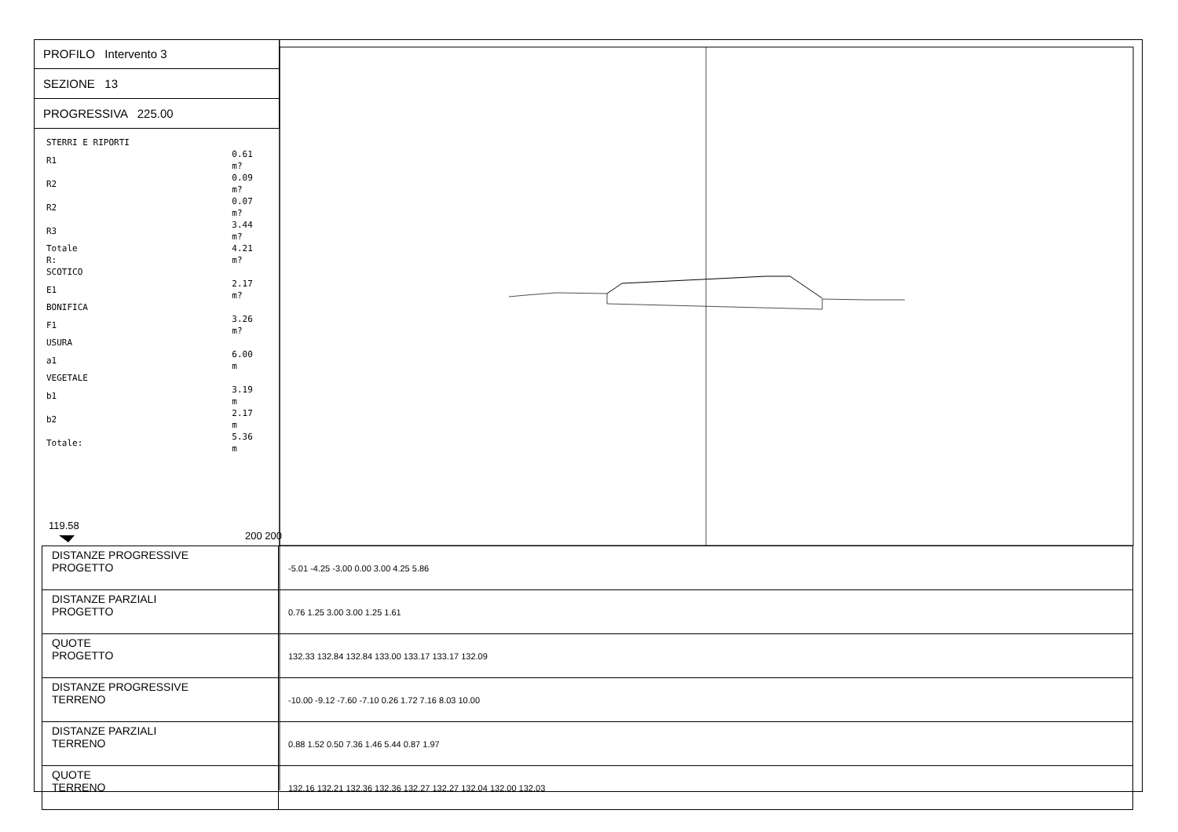PROFILO Intervento 3
SEZIONE 13
PROGRESSIVA 225.00
STERRI E RIPORTI
| R1 | 0.61 m? |
| R2 | 0.09 m? |
| R2 | 0.07 m? |
| R3 | 3.44 m? |
| Totale R: | 4.21 m? |
| SCOTICO | |
| E1 | 2.17 m? |
| BONIFICA | |
| F1 | 3.26 m? |
| USURA | |
| a1 | 6.00 m |
| VEGETALE | |
| b1 | 3.19 m |
| b2 | 2.17 m |
| Totale: | 5.36 m |
119.58
200 200
| DISTANZE PROGRESSIVE PROGETTO | -5.01 -4.25 -3.00 0.00 3.00 4.25 5.86 |
| DISTANZE PARZIALI PROGETTO | 0.76 1.25 3.00 3.00 1.25 1.61 |
| QUOTE PROGETTO | 132.33 132.84 132.84 133.00 133.17 133.17 132.09 |
| DISTANZE PROGRESSIVE TERRENO | -10.00 -9.12 -7.60 -7.10 0.26 1.72 7.16 8.03 10.00 |
| DISTANZE PARZIALI TERRENO | 0.88 1.52 0.50 7.36 1.46 5.44 0.87 1.97 |
| QUOTE TERRENO | 132.16 132.21 132.36 132.36 132.27 132.27 132.04 132.00 132.03 |